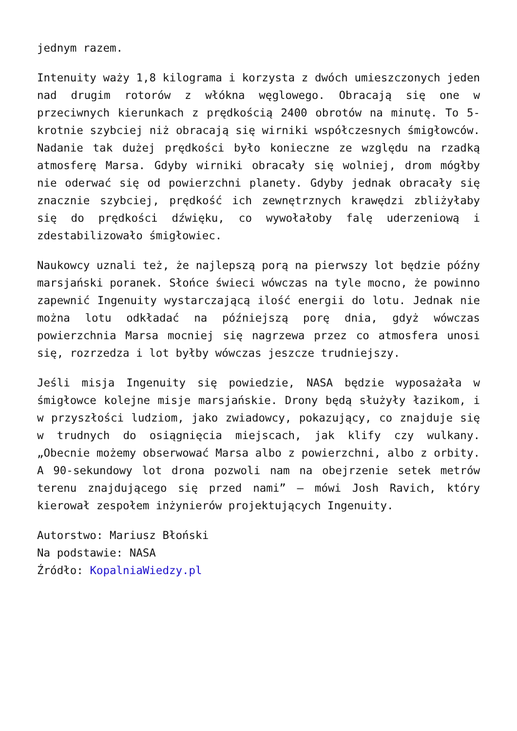jednym razem.
Intenuity waży 1,8 kilograma i korzysta z dwóch umieszczonych jeden nad drugim rotorów z włókna węglowego. Obracają się one w przeciwnych kierunkach z prędkością 2400 obrotów na minutę. To 5-krotnie szybciej niż obracają się wirniki współczesnych śmigłowców. Nadanie tak dużej prędkości było konieczne ze względu na rzadką atmosferę Marsa. Gdyby wirniki obracały się wolniej, drom mógłby nie oderwać się od powierzchni planety. Gdyby jednak obracały się znacznie szybciej, prędkość ich zewnętrznych krawędzi zbliżyłaby się do prędkości dźwięku, co wywołałoby falę uderzeniową i zdestabilizowało śmigłowiec.
Naukowcy uznali też, że najlepszą porą na pierwszy lot będzie późny marsjański poranek. Słońce świeci wówczas na tyle mocno, że powinno zapewnić Ingenuity wystarczającą ilość energii do lotu. Jednak nie można lotu odkładać na późniejszą porę dnia, gdyż wówczas powierzchnia Marsa mocniej się nagrzewa przez co atmosfera unosi się, rozrzedza i lot byłby wówczas jeszcze trudniejszy.
Jeśli misja Ingenuity się powiedzie, NASA będzie wyposażała w śmigłowce kolejne misje marsjańskie. Drony będą służyły łazikom, i w przyszłości ludziom, jako zwiadowcy, pokazujący, co znajduje się w trudnych do osiągnięcia miejscach, jak klify czy wulkany. „Obecnie możemy obserwować Marsa albo z powierzchni, albo z orbity. A 90-sekundowy lot drona pozwoli nam na obejrzenie setek metrów terenu znajdującego się przed nami” – mówi Josh Ravich, który kierował zespołem inżynierów projektujących Ingenuity.
Autorstwo: Mariusz Błoński
Na podstawie: NASA
Źródło: KopalniaWiedzy.pl